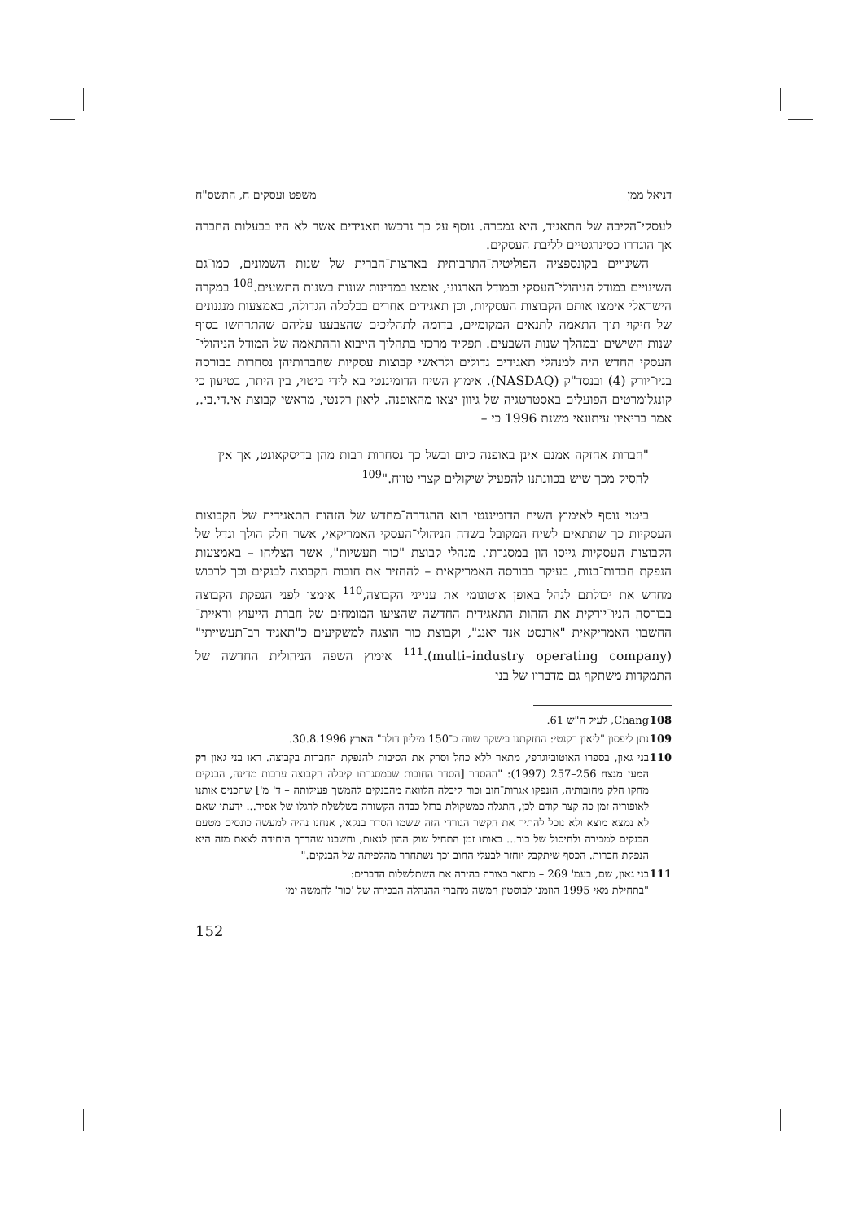דניאל ממן משפט ועסקים ח, התשס"ח
לעסקי־הליבה של התאגיד, היא נמכרה. נוסף על כך נרכשו תאגידים אשר לא היו בבעלות החברה אך הוגדרו כסינרגטיים לליבת העסקים.
השינויים בקונספציה הפוליטית־התרבותית בארצות־הברית של שנות השמונים, כמו־גם השינויים במודל הניהולי־העסקי ובמודל הארגוני, אומצו במדינות שונות בשנות התשעים.<sup>108</sup> במקרה הישראלי אימצו אותם הקבוצות העסקיות, וכן תאגידים אחרים בכלכלה הגדולה, באמצעות מנגנונים של חיקוי תוך התאמה לתנאים המקומיים, בדומה לתהליכים שהצבענו עליהם שהתרחשו בסוף שנות השישים ובמהלך שנות השבעים. תפקיד מרכזי בתהליך הייבוא וההתאמה של המודל הניהולי־העסקי החדש היה למנהלי תאגידים גדולים ולראשי קבוצות עסקיות שחברותיהן נסחרות בבורסה בניו־יורק (4) ובנסד"ק (NASDAQ). אימוץ השיח הדומיננטי בא לידי ביטוי, בין היתר, בטיעון כי קונגלומרטים הפועלים באסטרטגיה של גיוון יצאו מהאופנה. ליאון רקנטי, מראשי קבוצת אי.די.בי., אמר בריאיון עיתונאי משנת 1996 כי –
"חברות אחזקה אמנם אינן באופנה כיום ובשל כך נסחרות רבות מהן בדיסקאונט, אך אין להסיק מכך שיש בכוונתנו להפעיל שיקולים קצרי טווח."<sup>109</sup>
ביטוי נוסף לאימוץ השיח הדומיננטי הוא ההגדרה־מחדש של הזהות התאגידית של הקבוצות העסקיות כך שתתאים לשיח המקובל בשדה הניהולי־העסקי האמריקאי, אשר חלק הולך וגדל של הקבוצות העסקיות גייסו הון במסגרתו. מנהלי קבוצת "כור תעשיות", אשר הצליחו – באמצעות הנפקת חברות־בנות, בעיקר בבורסה האמריקאית – להחזיר את חובות הקבוצה לבנקים וכך לרכוש מחדש את יכולתם לנהל באופן אוטונומי את ענייני הקבוצה,<sup>110</sup> אימצו לפני הנפקת הקבוצה בבורסה הניו־יורקית את הזהות התאגידית החדשה שהציעו המומחים של חברת הייעוץ וראיית־החשבון האמריקאית "ארנסט אנד יאנג", וקבוצת כור הוצגה למשקיעים כ"תאגיד רב־תעשייתי" (multi–industry operating company).<sup>111</sup> אימוץ השפה הניהולית החדשה של התמקדות משתקף גם מדבריו של בני
108 Chang, לעיל ה"ש 61.
109 נתן ליפסון "ליאון רקנטי: החזקתנו בישקר שווה כ־150 מיליון דולר" הארץ 30.8.1996.
110 בני גאון, בספרו האוטוביוגרפי, מתאר ללא כחל וסרק את הסיבות להנפקת החברות בקבוצה. ראו בני גאון רק המעז מנצח 256–257 (1997): "ההסדר [הסדר החובות שבמסגרתו קיבלה הקבוצה ערבות מדינה, הבנקים מחקו חלק מחובותיה, הונפקו אגרות־חוב וכור קיבלה הלוואה מהבנקים להמשך פעילותה – ד' מ'] שהכניס אותנו לאופוריה זמן כה קצר קודם לכן, התגלה כמשקולת ברזל כבדה הקשורה בשלשלת לרגלו של אסיר... ידעתי שאם לא נמצא מוצא ולא נוכל להתיר את הקשר הגורדי הזה ששמו הסדר בנקאי, אנחנו נהיה למעשה כונסים מטעם הבנקים למכירה ולחיסול של כור... באותו זמן התחיל שוק ההון לגאות, וחשבנו שהדרך היחידה לצאת מזה היא הנפקת חברות. הכסף שיתקבל יוחזר לבעלי החוב וכך נשתחרר מהלפיתה של הבנקים."
111 בני גאון, שם, בעמ' 269 – מתאר בצורה בהירה את השתלשלות הדברים:
"בתחילת מאי 1995 הוזמנו לבוסטון חמשה מחברי ההנהלה הבכירה של 'כור' לחמשה ימי
152